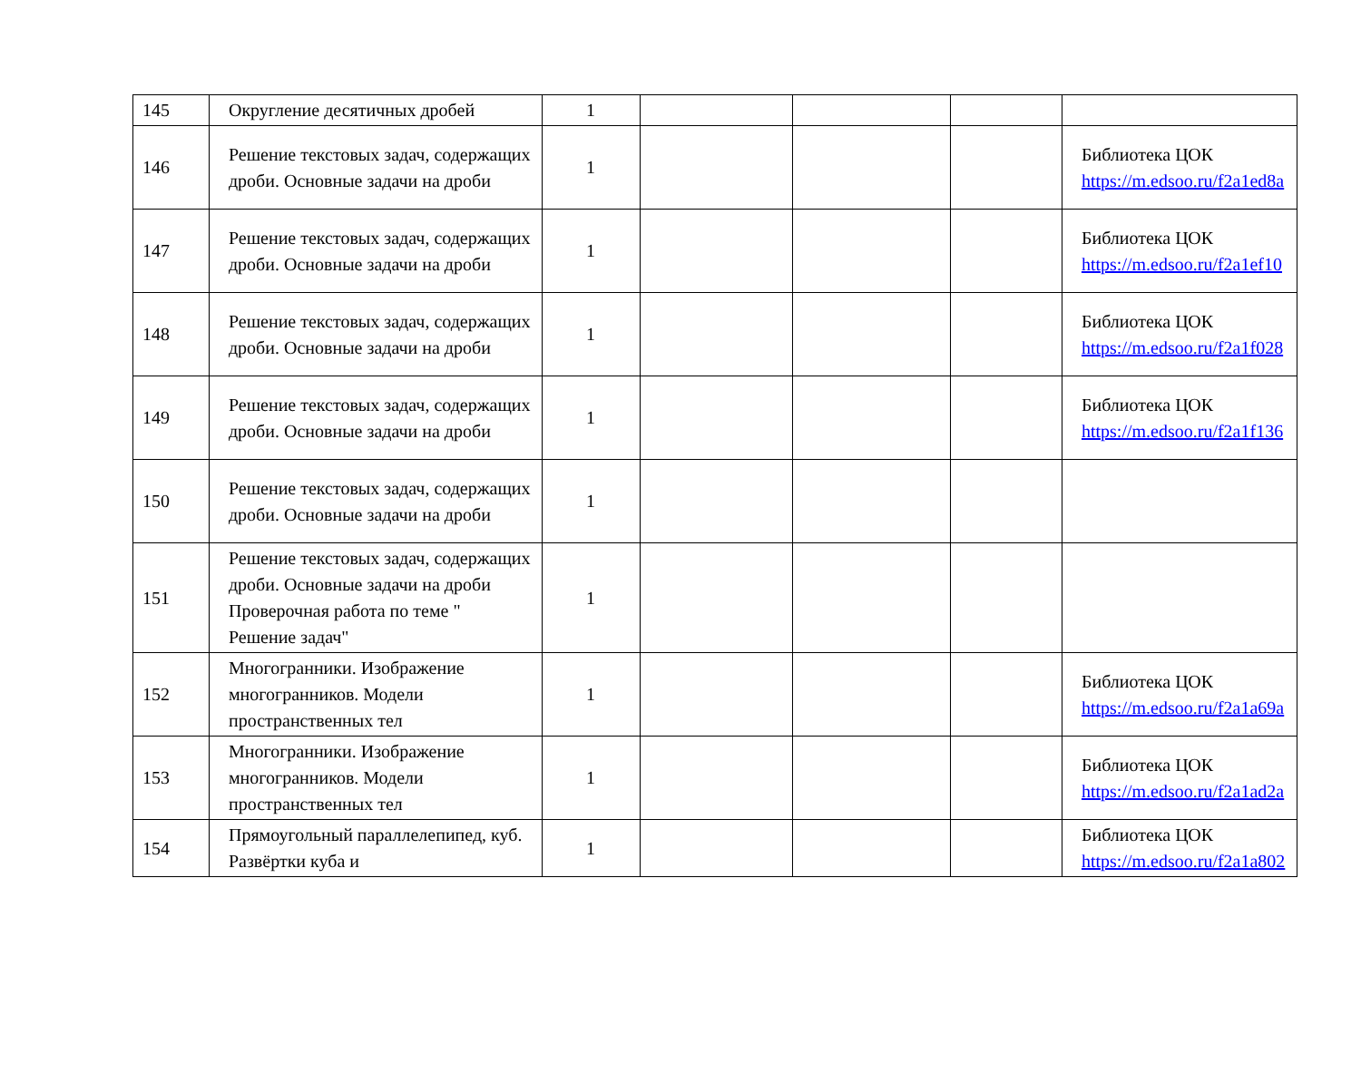| 145 | Округление десятичных дробей | 1 | | | | |
| 146 | Решение текстовых задач, содержащих дроби. Основные задачи на дроби | 1 | | | | Библиотека ЦОК https://m.edsoo.ru/f2a1ed8a |
| 147 | Решение текстовых задач, содержащих дроби. Основные задачи на дроби | 1 | | | | Библиотека ЦОК https://m.edsoo.ru/f2a1ef10 |
| 148 | Решение текстовых задач, содержащих дроби. Основные задачи на дроби | 1 | | | | Библиотека ЦОК https://m.edsoo.ru/f2a1f028 |
| 149 | Решение текстовых задач, содержащих дроби. Основные задачи на дроби | 1 | | | | Библиотека ЦОК https://m.edsoo.ru/f2a1f136 |
| 150 | Решение текстовых задач, содержащих дроби. Основные задачи на дроби | 1 | | | | |
| 151 | Решение текстовых задач, содержащих дроби. Основные задачи на дроби Проверочная работа по теме " Решение задач" | 1 | | | | |
| 152 | Многогранники. Изображение многогранников. Модели пространственных тел | 1 | | | | Библиотека ЦОК https://m.edsoo.ru/f2a1a69a |
| 153 | Многогранники. Изображение многогранников. Модели пространственных тел | 1 | | | | Библиотека ЦОК https://m.edsoo.ru/f2a1ad2a |
| 154 | Прямоугольный параллелепипед, куб. Развёртки куба и | 1 | | | | Библиотека ЦОК https://m.edsoo.ru/f2a1a802 |